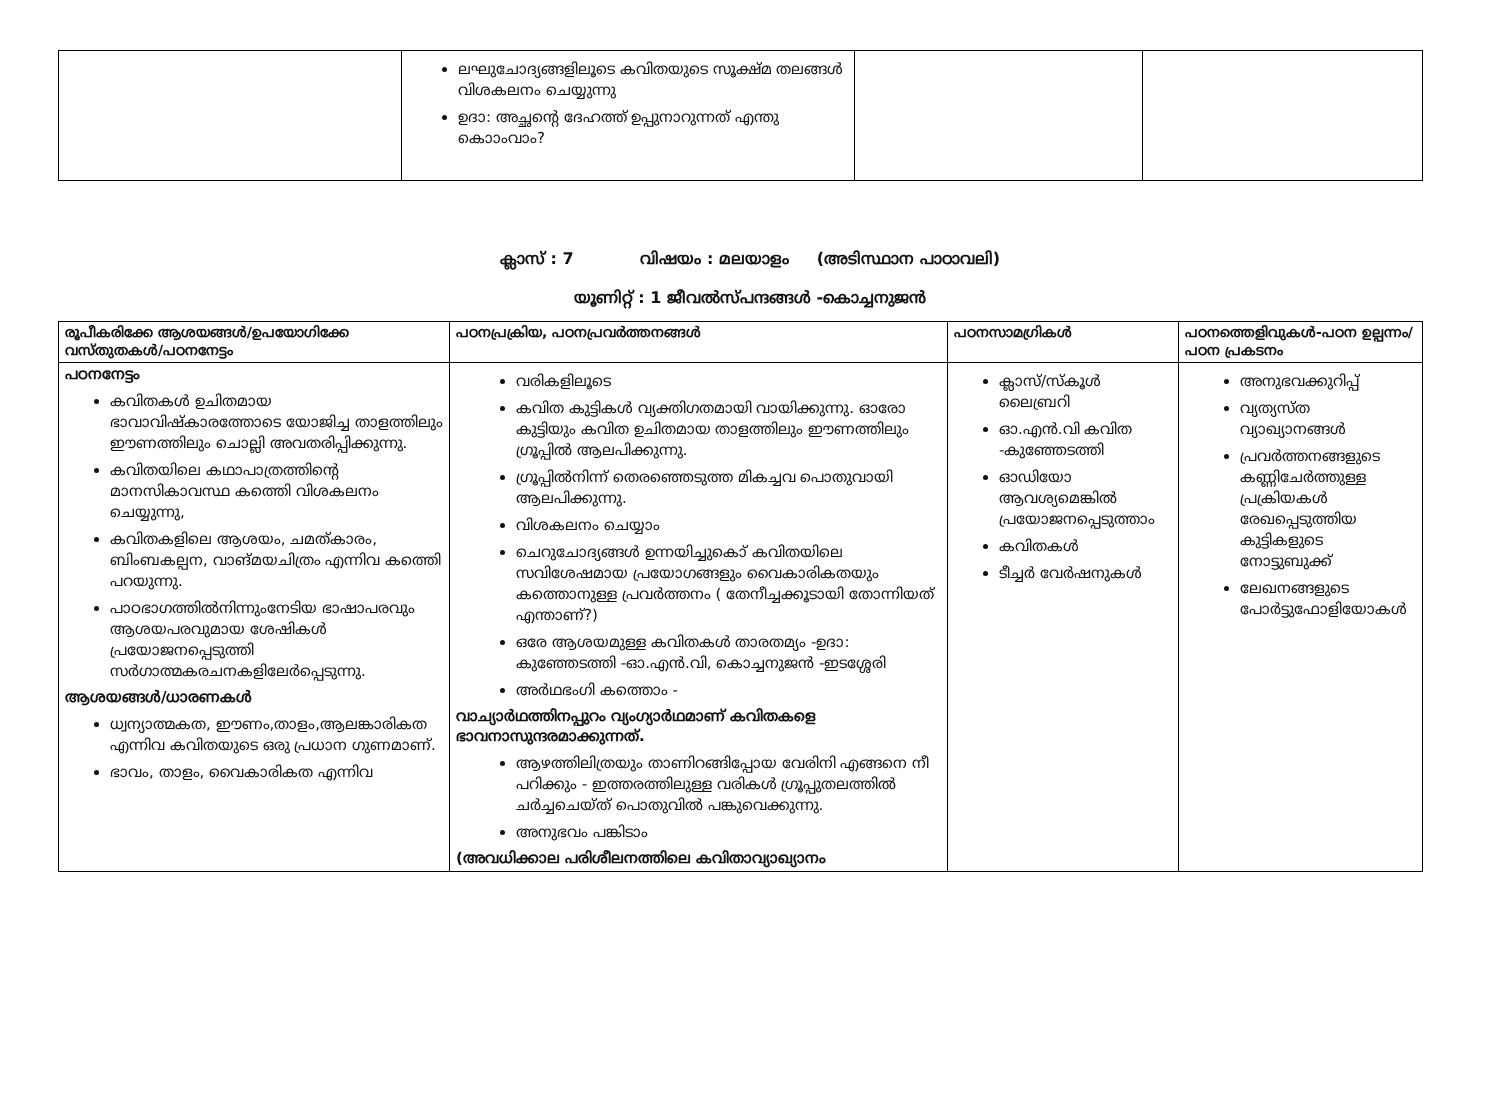| | ലഘുചോദ്യങ്ങളിലൂടെ കവിതയുടെ സൂക്ഷ്മ തലങ്ങൾ വിശകലനം ചെയ്യുന്നു ഉദാ: അച്ഛന്റെ ദേഹത്ത് ഉപ്പുനാറുന്നത് എന്തു കൊാംവാം? | | |
ക്ലാസ് : 7 വിഷയം : മലയാളം (അടിസ്ഥാന പാഠാവലി)
യൂണിറ്റ് : 1 ജീവൽസ്പന്ദങ്ങൾ -കൊച്ചനുജൻ
| രൂപീകരിക്കേ ആശയങ്ങൾ/ഉപയോഗിക്കേ വസ്തുതകൾ/പഠനനേട്ടം | പഠനപ്രക്രിയ, പഠനപ്രവർത്തനങ്ങൾ | പഠനസാമഗ്രികൾ | പഠനത്തെളിവുകൾ-പഠന ഉല്പന്നം/പഠന പ്രകടനം |
| --- | --- | --- | --- |
| പഠനനേട്ടം കവിതകൾ ഉചിതമായ ഭാവാവിഷ്കാരത്തോടെ യോജിച്ച താളത്തിലും ഈണത്തിലും ചൊല്ലി അവതരിപ്പിക്കുന്നു. കവിതയിലെ കഥാപാത്രത്തിന്റെ മാനസികാവസ്ഥ കത്തെി വിശകലനം ചെയ്യുന്നു, കവിതകളിലെ ആശയം, ചമത്കാരം, ബിംബകല്പന, വാങ്മയചിത്രം എന്നിവ കത്തെി പറയുന്നു. പാഠഭാഗത്തിൽനിന്നുംനേടിയ ഭാഷാപരവും ആശയപരവുമായ ശേഷികൾ പ്രയോജനപ്പെടുത്തി സർഗാത്മകരചനകളിലേർപ്പെടുന്നു. ആശയങ്ങൾ/ധാരണകൾ ധ്വന്യാത്മകത, ഈണം,താളം,ആലങ്കാരികത എന്നിവ കവിതയുടെ ഒരു പ്രധാന ഗുണമാണ്. ഭാവം, താളം, വൈകാരികത എന്നിവ | വരികളിലൂടെ കവിത കുട്ടികൾ വ്യക്തിഗതമായി വായിക്കുന്നു. ഓരോ കുട്ടിയും കവിത ഉചിതമായ താളത്തിലും ഈണത്തിലും ഗ്രൂപ്പിൽ ആലപിക്കുന്നു. ഗ്രൂപ്പിൽനിന്ന് തെരഞ്ഞെടുത്ത മികച്ചവ പൊതുവായി ആലപിക്കുന്നു. വിശകലനം ചെയ്യാം ചെറുചോദ്യങ്ങൾ ഉന്നയിച്ചുകൊ് കവിതയിലെ സവിശേഷമായ പ്രയോഗങ്ങളും വൈകാരികതയും കത്തൊനുള്ള പ്രവർത്തനം ( തേനീച്ചക്കൂടായി തോന്നിയത് എന്താണ്?) ഒരേ ആശയമുള്ള കവിതകൾ താരതമ്യം -ഉദാ: കുഞ്ഞേടത്തി -ഓ.എൻ.വി, കൊച്ചനുജൻ -ഇടശ്ശേരി അർഥഭംഗി കത്തൊം - വാച്യാർഥത്തിനപ്പുറം വ്യംഗ്യാർഥമാണ് കവിതകളെ ഭാവനാസുന്ദരമാക്കുന്നത്. ആഴത്തിലിത്രയും താണിറങ്ങിപ്പോയ വേരിനി എങ്ങനെ നീ പറിക്കും - ഇത്തരത്തിലുള്ള വരികൾ ഗ്രൂപ്പുതലത്തിൽ ചർച്ചചെയ്ത് പൊതുവിൽ പങ്കുവെക്കുന്നു. അനുഭവം പങ്കിടാം (അവധിക്കാല പരിശീലനത്തിലെ കവിതാവ്യാഖ്യാനം | ക്ലാസ്/സ്കൂൾ ലൈബ്രറി ഓ.എൻ.വി കവിത -കുഞ്ഞേടത്തി ഓഡിയോ ആവശ്യമെങ്കിൽ പ്രയോജനപ്പെടുത്താം കവിതകൾ ടീച്ചർ വേർഷനുകൾ | അനുഭവക്കുറിപ്പ് വ്യത്യസ്ത വ്യാഖ്യാനങ്ങൾ പ്രവർത്തനങ്ങളുടെ കണ്ണിചേർത്തുള്ള പ്രക്രിയകൾ രേഖപ്പെടുത്തിയ കുട്ടികളുടെ നോട്ടുബുക്ക് ലേഖനങ്ങളുടെ പോർട്ടുഫോളിയോകൾ |